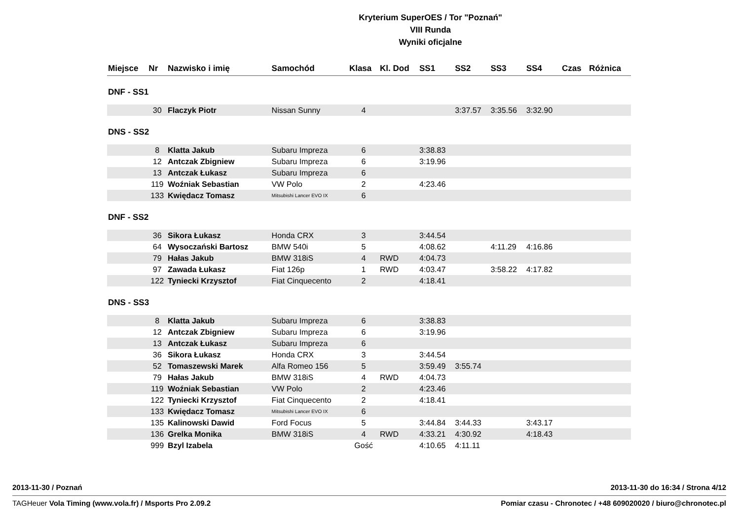Kryterium SuperOES / Tor "Poznań"
VIII Runda
Wyniki oficjalne
| Miejsce | Nr | Nazwisko i imię | Samochód | Klasa | Kl. Dod | SS1 | SS2 | SS3 | SS4 | Czas | Różnica |
| --- | --- | --- | --- | --- | --- | --- | --- | --- | --- | --- | --- |
| DNF - SS1 | | | | | | | | | | | |
| | 30 | Flaczyk Piotr | Nissan Sunny | 4 | | | 3:37.57 | 3:35.56 | 3:32.90 | | |
| DNS - SS2 | | | | | | | | | | | |
| | 8 | Klatta Jakub | Subaru Impreza | 6 | | 3:38.83 | | | | | |
| | 12 | Antczak Zbigniew | Subaru Impreza | 6 | | 3:19.96 | | | | | |
| | 13 | Antczak Łukasz | Subaru Impreza | 6 | | | | | | | |
| | 119 | Woźniak Sebastian | VW Polo | 2 | | 4:23.46 | | | | | |
| | 133 | Kwiędacz Tomasz | Mitsubishi Lancer EVO IX | 6 | | | | | | | |
| DNF - SS2 | | | | | | | | | | | |
| | 36 | Sikora Łukasz | Honda CRX | 3 | | 3:44.54 | | | | | |
| | 64 | Wysoczański Bartosz | BMW 540i | 5 | | 4:08.62 | | 4:11.29 | 4:16.86 | | |
| | 79 | Hałas Jakub | BMW 318iS | 4 | RWD | 4:04.73 | | | | | |
| | 97 | Zawada Łukasz | Fiat 126p | 1 | RWD | 4:03.47 | | 3:58.22 | 4:17.82 | | |
| | 122 | Tyniecki Krzysztof | Fiat Cinquecento | 2 | | 4:18.41 | | | | | |
| DNS - SS3 | | | | | | | | | | | |
| | 8 | Klatta Jakub | Subaru Impreza | 6 | | 3:38.83 | | | | | |
| | 12 | Antczak Zbigniew | Subaru Impreza | 6 | | 3:19.96 | | | | | |
| | 13 | Antczak Łukasz | Subaru Impreza | 6 | | | | | | | |
| | 36 | Sikora Łukasz | Honda CRX | 3 | | 3:44.54 | | | | | |
| | 52 | Tomaszewski Marek | Alfa Romeo 156 | 5 | | 3:59.49 | 3:55.74 | | | | |
| | 79 | Hałas Jakub | BMW 318iS | 4 | RWD | 4:04.73 | | | | | |
| | 119 | Woźniak Sebastian | VW Polo | 2 | | 4:23.46 | | | | | |
| | 122 | Tyniecki Krzysztof | Fiat Cinquecento | 2 | | 4:18.41 | | | | | |
| | 133 | Kwiędacz Tomasz | Mitsubishi Lancer EVO IX | 6 | | | | | | | |
| | 135 | Kalinowski Dawid | Ford Focus | 5 | | 3:44.84 | 3:44.33 | | 3:43.17 | | |
| | 136 | Grelka Monika | BMW 318iS | 4 | RWD | 4:33.21 | 4:30.92 | | 4:18.43 | | |
| | 999 | Bzyl Izabela | | Gość | | 4:10.65 | 4:11.11 | | | | |
2013-11-30 / Poznań 2013-11-30 do 16:34 / Strona 4/12
TAGHeuer Vola Timing (www.vola.fr) / Msports Pro 2.09.2 Pomiar czasu - Chronotec / +48 609020020 / biuro@chronotec.pl